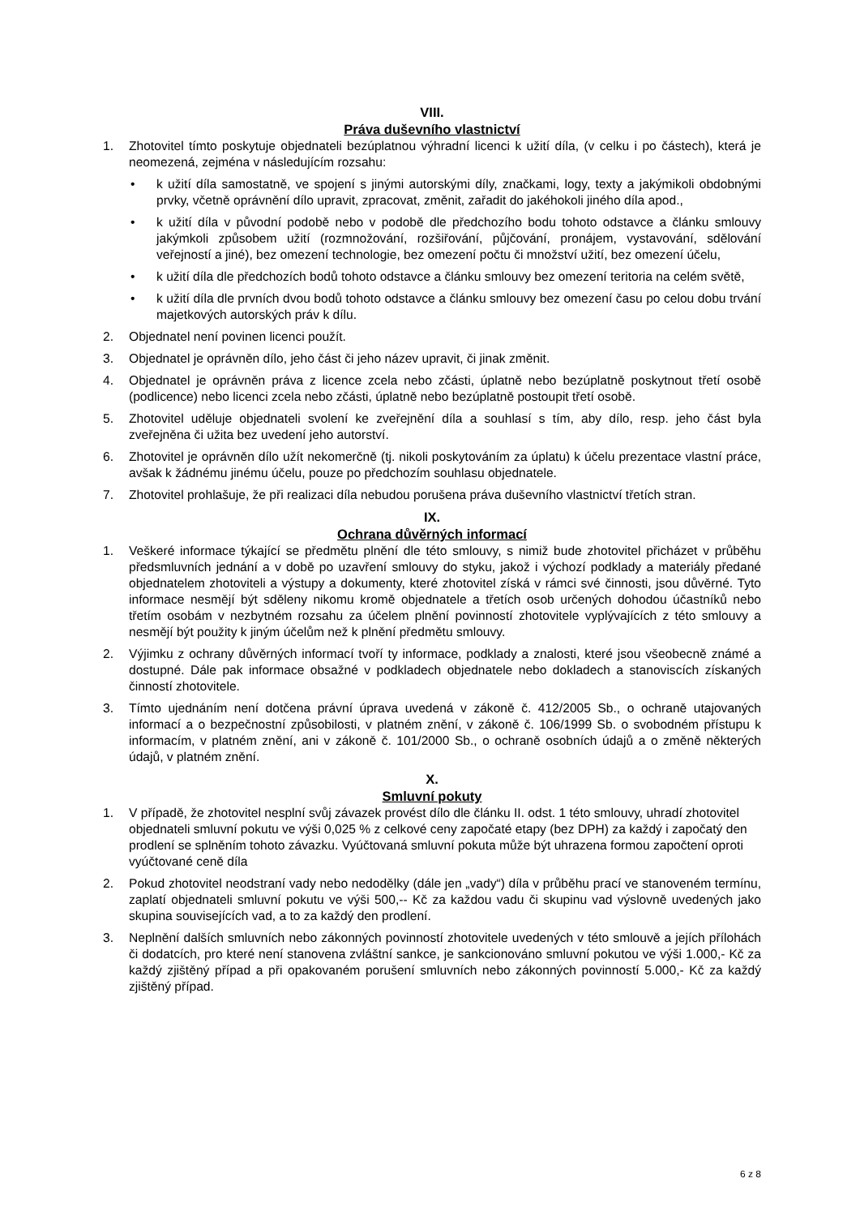VIII.
Práva duševního vlastnictví
1. Zhotovitel tímto poskytuje objednateli bezúplatnou výhradní licenci k užití díla, (v celku i po částech), která je neomezená, zejména v následujícím rozsahu:
• k užití díla samostatně, ve spojení s jinými autorskými díly, značkami, logy, texty a jakýmikoli obdobnými prvky, včetně oprávnění dílo upravit, zpracovat, změnit, zařadit do jakéhokoli jiného díla apod.,
• k užití díla v původní podobě nebo v podobě dle předchozího bodu tohoto odstavce a článku smlouvy jakýmkoli způsobem užití (rozmnožování, rozšiřování, půjčování, pronájem, vystavování, sdělování veřejností a jiné), bez omezení technologie, bez omezení počtu či množství užití, bez omezení účelu,
• k užití díla dle předchozích bodů tohoto odstavce a článku smlouvy bez omezení teritoria na celém světě,
• k užití díla dle prvních dvou bodů tohoto odstavce a článku smlouvy bez omezení času po celou dobu trvání majetkových autorských práv k dílu.
2. Objednatel není povinen licenci použít.
3. Objednatel je oprávněn dílo, jeho část či jeho název upravit, či jinak změnit.
4. Objednatel je oprávněn práva z licence zcela nebo zčásti, úplatně nebo bezúplatně poskytnout třetí osobě (podlicence) nebo licenci zcela nebo zčásti, úplatně nebo bezúplatně postoupit třetí osobě.
5. Zhotovitel uděluje objednateli svolení ke zveřejnění díla a souhlasí s tím, aby dílo, resp. jeho část byla zveřejněna či užita bez uvedení jeho autorství.
6. Zhotovitel je oprávněn dílo užít nekomerčně (tj. nikoli poskytováním za úplatu) k účelu prezentace vlastní práce, avšak k žádnému jinému účelu, pouze po předchozím souhlasu objednatele.
7. Zhotovitel prohlašuje, že při realizaci díla nebudou porušena práva duševního vlastnictví třetích stran.
IX.
Ochrana důvěrných informací
1. Veškeré informace týkající se předmětu plnění dle této smlouvy, s nimiž bude zhotovitel přicházet v průběhu předsmluvních jednání a v době po uzavření smlouvy do styku, jakož i výchozí podklady a materiály předané objednatelem zhotoviteli a výstupy a dokumenty, které zhotovitel získá v rámci své činnosti, jsou důvěrné. Tyto informace nesmějí být sděleny nikomu kromě objednatele a třetích osob určených dohodou účastníků nebo třetím osobám v nezbytném rozsahu za účelem plnění povinností zhotovitele vyplývajících z této smlouvy a nesmějí být použity k jiným účelům než k plnění předmětu smlouvy.
2. Výjimku z ochrany důvěrných informací tvoří ty informace, podklady a znalosti, které jsou všeobecně známé a dostupné. Dále pak informace obsažné v podkladech objednatele nebo dokladech a stanoviscích získaných činností zhotovitele.
3. Tímto ujednáním není dotčena právní úprava uvedená v zákoně č. 412/2005 Sb., o ochraně utajovaných informací a o bezpečnostní způsobilosti, v platném znění, v zákoně č. 106/1999 Sb. o svobodném přístupu k informacím, v platném znění, ani v zákoně č. 101/2000 Sb., o ochraně osobních údajů a o změně některých údajů, v platném znění.
X.
Smluvní pokuty
1. V případě, že zhotovitel nesplní svůj závazek provést dílo dle článku II. odst. 1 této smlouvy, uhradí zhotovitel objednateli smluvní pokutu ve výši 0,025 % z celkové ceny započaté etapy (bez DPH) za každý i započatý den prodlení se splněním tohoto závazku. Vyúčtovaná smluvní pokuta může být uhrazena formou započtení oproti vyúčtované ceně díla
2. Pokud zhotovitel neodstraní vady nebo nedodělky (dále jen „vady“) díla v průběhu prací ve stanoveném termínu, zaplatí objednateli smluvní pokutu ve výši 500,-- Kč za každou vadu či skupinu vad výslovně uvedených jako skupina souvisejících vad, a to za každý den prodlení.
3. Neplnění dalších smluvních nebo zákonných povinností zhotovitele uvedených v této smlouvě a jejích přílohách či dodatcích, pro které není stanovena zvláštní sankce, je sankcionováno smluvní pokutou ve výši 1.000,- Kč za každý zjištěný případ a při opakovaném porušení smluvních nebo zákonných povinností 5.000,- Kč za každý zjištěný případ.
6 z 8